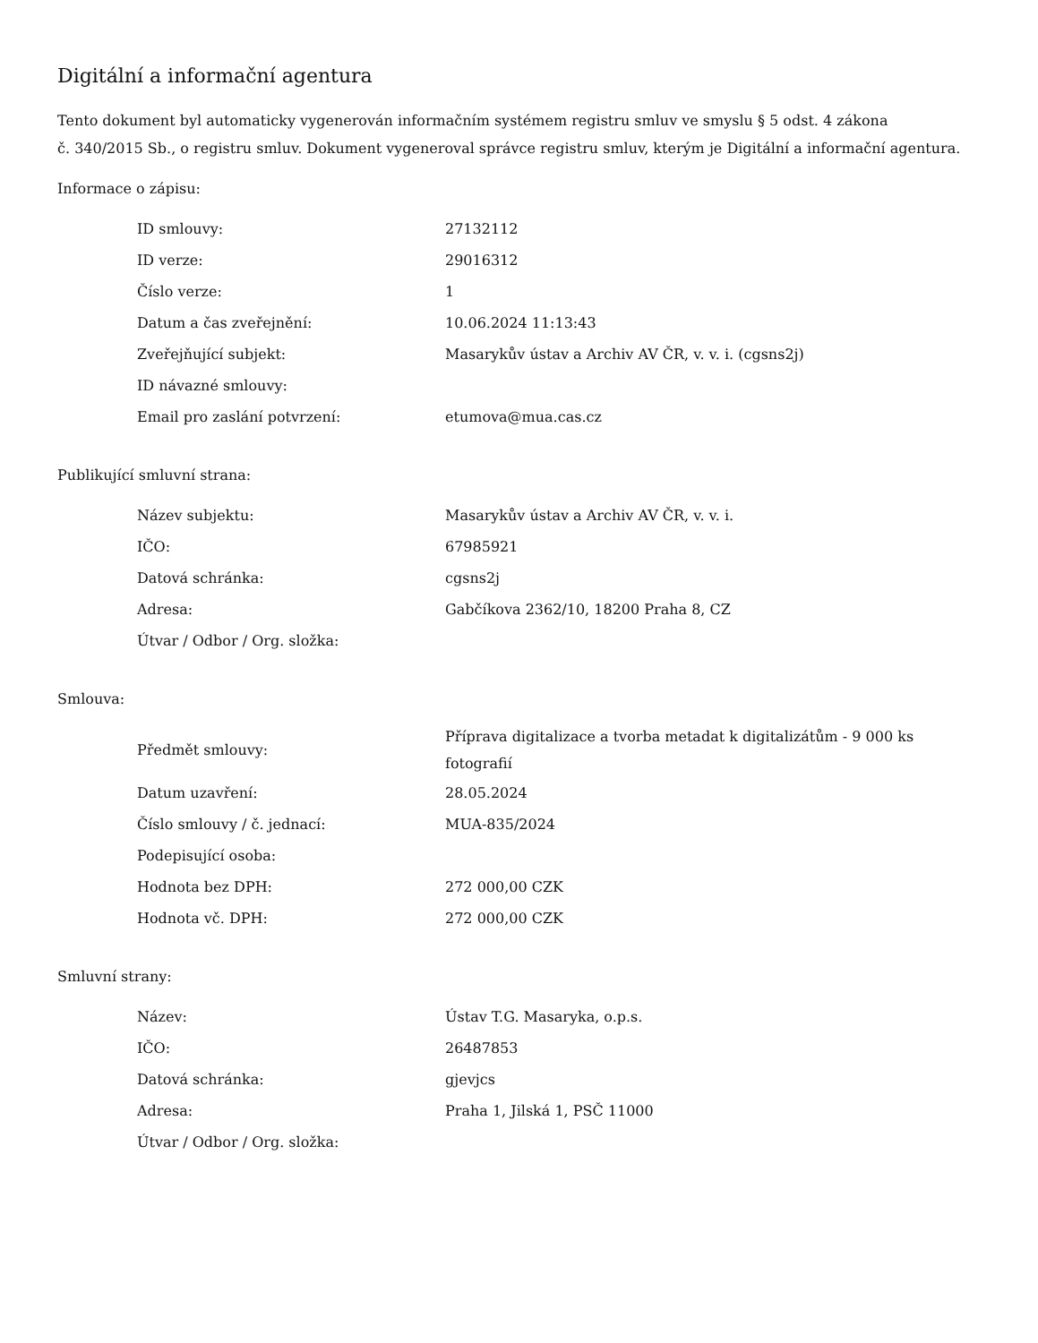Digitální a informační agentura
Tento dokument byl automaticky vygenerován informačním systémem registru smluv ve smyslu § 5 odst. 4 zákona
č. 340/2015 Sb., o registru smluv. Dokument vygeneroval správce registru smluv, kterým je Digitální a informační agentura.
Informace o zápisu:
| ID smlouvy: | 27132112 |
| ID verze: | 29016312 |
| Číslo verze: | 1 |
| Datum a čas zveřejnění: | 10.06.2024 11:13:43 |
| Zveřejňující subjekt: | Masarykův ústav a Archiv AV ČR, v. v. i. (cgsns2j) |
| ID návazné smlouvy: | |
| Email pro zaslání potvrzení: | etumova@mua.cas.cz |
Publikující smluvní strana:
| Název subjektu: | Masarykův ústav a Archiv AV ČR, v. v. i. |
| IČO: | 67985921 |
| Datová schránka: | cgsns2j |
| Adresa: | Gabčíkova 2362/10, 18200 Praha 8, CZ |
| Útvar / Odbor / Org. složka: | |
Smlouva:
| Předmět smlouvy: | Příprava digitalizace a tvorba metadat k digitalizátům - 9 000 ks fotografií |
| Datum uzavření: | 28.05.2024 |
| Číslo smlouvy / č. jednací: | MUA-835/2024 |
| Podepisující osoba: | |
| Hodnota bez DPH: | 272 000,00 CZK |
| Hodnota vč. DPH: | 272 000,00 CZK |
Smluvní strany:
| Název: | Ústav T.G. Masaryka, o.p.s. |
| IČO: | 26487853 |
| Datová schránka: | gjevjcs |
| Adresa: | Praha 1, Jilská 1, PSČ 11000 |
| Útvar / Odbor / Org. složka: | |